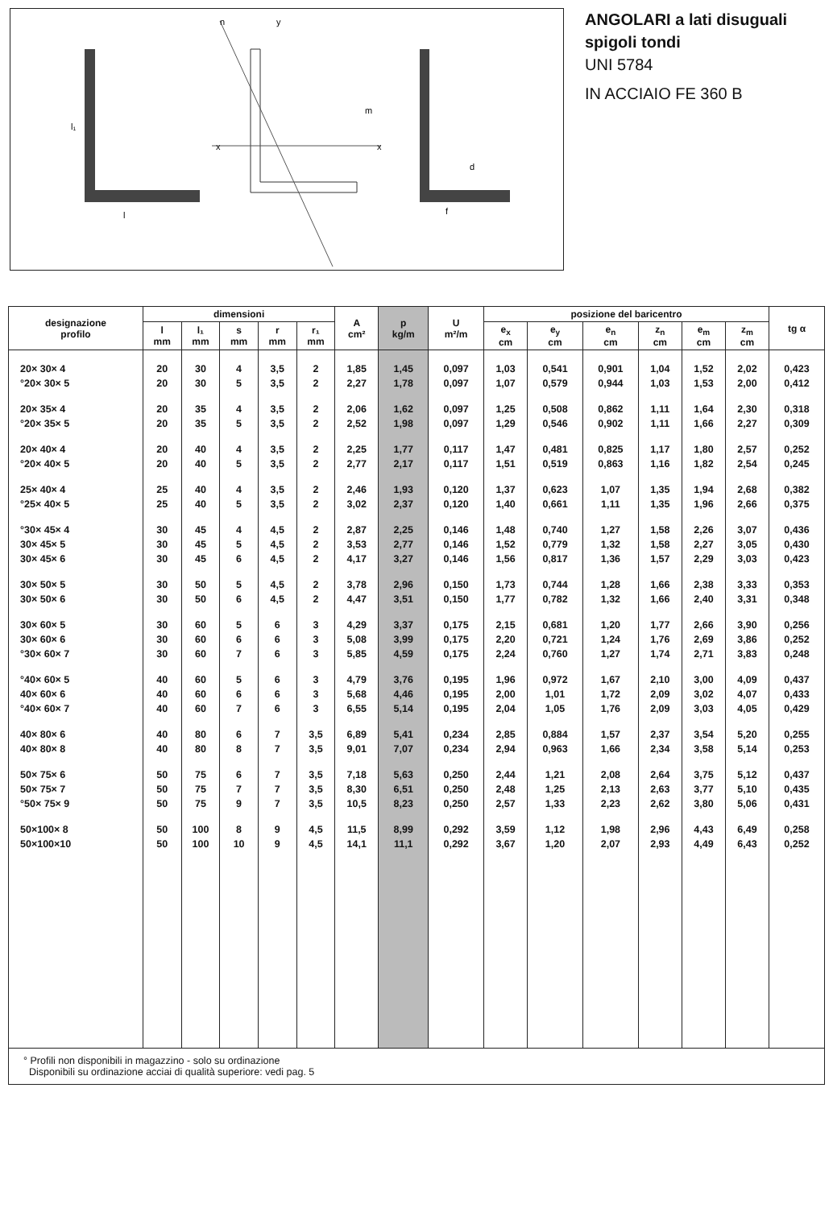l
l₁
x
x
n
y
m
f
d
ANGOLARI a lati disuguali
spigoli tondi
UNI 5784
IN ACCIAIO FE 360 B
| designazione profilo | dimensioni | | | | | A cm² | p kg/m | U m²/m | posizione del baricentro | | | | | | tg α |
| --- | --- | --- | --- | --- | --- | --- | --- | --- | --- | --- | --- | --- | --- | --- | --- |
| | l mm | l₁ mm | s mm | r mm | r₁ mm | | | | e<sub>x</sub> cm | e<sub>y</sub> cm | e<sub>n</sub> cm | z<sub>n</sub> cm | e<sub>m</sub> cm | z<sub>m</sub> cm | |
| 20× 30× 4 | 20 | 30 | 4 | 3,5 | 2 | 1,85 | 1,45 | 0,097 | 1,03 | 0,541 | 0,901 | 1,04 | 1,52 | 2,02 | 0,423 |
| °20× 30× 5 | 20 | 30 | 5 | 3,5 | 2 | 2,27 | 1,78 | 0,097 | 1,07 | 0,579 | 0,944 | 1,03 | 1,53 | 2,00 | 0,412 |
| 20× 35× 4 | 20 | 35 | 4 | 3,5 | 2 | 2,06 | 1,62 | 0,097 | 1,25 | 0,508 | 0,862 | 1,11 | 1,64 | 2,30 | 0,318 |
| °20× 35× 5 | 20 | 35 | 5 | 3,5 | 2 | 2,52 | 1,98 | 0,097 | 1,29 | 0,546 | 0,902 | 1,11 | 1,66 | 2,27 | 0,309 |
| 20× 40× 4 | 20 | 40 | 4 | 3,5 | 2 | 2,25 | 1,77 | 0,117 | 1,47 | 0,481 | 0,825 | 1,17 | 1,80 | 2,57 | 0,252 |
| °20× 40× 5 | 20 | 40 | 5 | 3,5 | 2 | 2,77 | 2,17 | 0,117 | 1,51 | 0,519 | 0,863 | 1,16 | 1,82 | 2,54 | 0,245 |
| 25× 40× 4 | 25 | 40 | 4 | 3,5 | 2 | 2,46 | 1,93 | 0,120 | 1,37 | 0,623 | 1,07 | 1,35 | 1,94 | 2,68 | 0,382 |
| °25× 40× 5 | 25 | 40 | 5 | 3,5 | 2 | 3,02 | 2,37 | 0,120 | 1,40 | 0,661 | 1,11 | 1,35 | 1,96 | 2,66 | 0,375 |
| °30× 45× 4 | 30 | 45 | 4 | 4,5 | 2 | 2,87 | 2,25 | 0,146 | 1,48 | 0,740 | 1,27 | 1,58 | 2,26 | 3,07 | 0,436 |
| 30× 45× 5 | 30 | 45 | 5 | 4,5 | 2 | 3,53 | 2,77 | 0,146 | 1,52 | 0,779 | 1,32 | 1,58 | 2,27 | 3,05 | 0,430 |
| 30× 45× 6 | 30 | 45 | 6 | 4,5 | 2 | 4,17 | 3,27 | 0,146 | 1,56 | 0,817 | 1,36 | 1,57 | 2,29 | 3,03 | 0,423 |
| 30× 50× 5 | 30 | 50 | 5 | 4,5 | 2 | 3,78 | 2,96 | 0,150 | 1,73 | 0,744 | 1,28 | 1,66 | 2,38 | 3,33 | 0,353 |
| 30× 50× 6 | 30 | 50 | 6 | 4,5 | 2 | 4,47 | 3,51 | 0,150 | 1,77 | 0,782 | 1,32 | 1,66 | 2,40 | 3,31 | 0,348 |
| 30× 60× 5 | 30 | 60 | 5 | 6 | 3 | 4,29 | 3,37 | 0,175 | 2,15 | 0,681 | 1,20 | 1,77 | 2,66 | 3,90 | 0,256 |
| 30× 60× 6 | 30 | 60 | 6 | 6 | 3 | 5,08 | 3,99 | 0,175 | 2,20 | 0,721 | 1,24 | 1,76 | 2,69 | 3,86 | 0,252 |
| °30× 60× 7 | 30 | 60 | 7 | 6 | 3 | 5,85 | 4,59 | 0,175 | 2,24 | 0,760 | 1,27 | 1,74 | 2,71 | 3,83 | 0,248 |
| °40× 60× 5 | 40 | 60 | 5 | 6 | 3 | 4,79 | 3,76 | 0,195 | 1,96 | 0,972 | 1,67 | 2,10 | 3,00 | 4,09 | 0,437 |
| 40× 60× 6 | 40 | 60 | 6 | 6 | 3 | 5,68 | 4,46 | 0,195 | 2,00 | 1,01 | 1,72 | 2,09 | 3,02 | 4,07 | 0,433 |
| °40× 60× 7 | 40 | 60 | 7 | 6 | 3 | 6,55 | 5,14 | 0,195 | 2,04 | 1,05 | 1,76 | 2,09 | 3,03 | 4,05 | 0,429 |
| 40× 80× 6 | 40 | 80 | 6 | 7 | 3,5 | 6,89 | 5,41 | 0,234 | 2,85 | 0,884 | 1,57 | 2,37 | 3,54 | 5,20 | 0,255 |
| 40× 80× 8 | 40 | 80 | 8 | 7 | 3,5 | 9,01 | 7,07 | 0,234 | 2,94 | 0,963 | 1,66 | 2,34 | 3,58 | 5,14 | 0,253 |
| 50× 75× 6 | 50 | 75 | 6 | 7 | 3,5 | 7,18 | 5,63 | 0,250 | 2,44 | 1,21 | 2,08 | 2,64 | 3,75 | 5,12 | 0,437 |
| 50× 75× 7 | 50 | 75 | 7 | 7 | 3,5 | 8,30 | 6,51 | 0,250 | 2,48 | 1,25 | 2,13 | 2,63 | 3,77 | 5,10 | 0,435 |
| °50× 75× 9 | 50 | 75 | 9 | 7 | 3,5 | 10,5 | 8,23 | 0,250 | 2,57 | 1,33 | 2,23 | 2,62 | 3,80 | 5,06 | 0,431 |
| 50×100× 8 | 50 | 100 | 8 | 9 | 4,5 | 11,5 | 8,99 | 0,292 | 3,59 | 1,12 | 1,98 | 2,96 | 4,43 | 6,49 | 0,258 |
| 50×100×10 | 50 | 100 | 10 | 9 | 4,5 | 14,1 | 11,1 | 0,292 | 3,67 | 1,20 | 2,07 | 2,93 | 4,49 | 6,43 | 0,252 |
° Profili non disponibili in magazzino - solo su ordinazione
Disponibili su ordinazione acciai di qualità superiore: vedi pag. 5